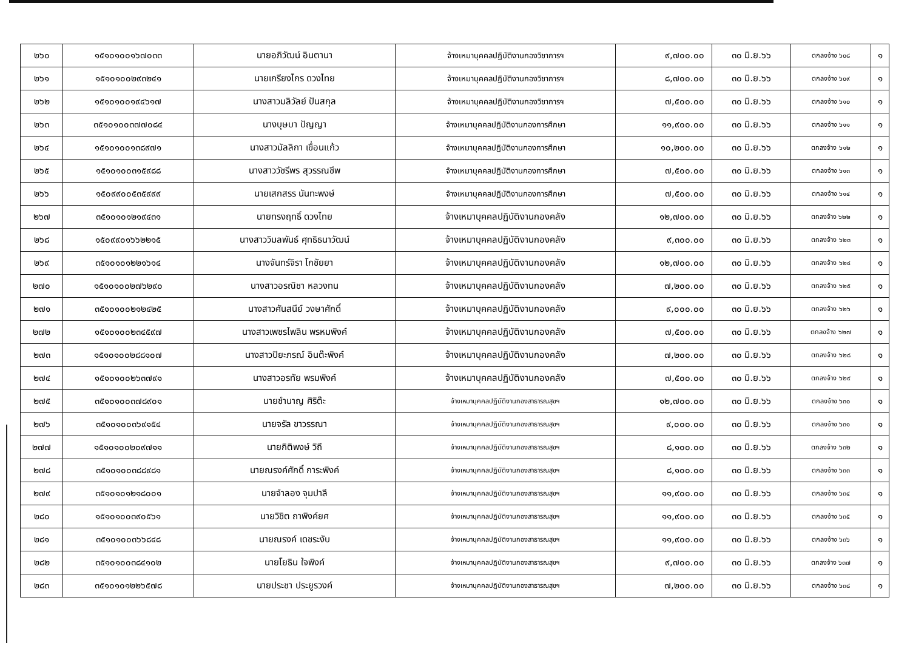| ๒๖๐ | ๑๕๑๐๑๐๐๑๖๗๐๓๓ | นายอภิวัฒน์ อินตานา | จ้างเหมาบุคคลปฏิบัติงานกองวิชาการฯ | ๙,๗๐๐.๐๐ | ๓๐ มิ.ย.๖๖ | ตกลงจ้าง ๖๐๘ | ๑ |
| ๒๖๑ | ๑๕๑๐๑๐๐๒๙๓๒๔๑ | นายเกรียงไกร ดวงไทย | จ้างเหมาบุคคลปฏิบัติงานกองวิชาการฯ | ๘,๗๐๐.๐๐ | ๓๐ มิ.ย.๖๖ | ตกลงจ้าง ๖๐๙ | ๑ |
| ๒๖๒ | ๑๕๑๐๑๐๐๑๙๔๖๑๗ | นางสาวมลิวัลย์ ปันสกุล | จ้างเหมาบุคคลปฏิบัติงานกองวิชาการฯ | ๗,๕๐๐.๐๐ | ๓๐ มิ.ย.๖๖ | ตกลงจ้าง ๖๑๐ | ๑ |
| ๒๖๓ | ๓๕๑๐๑๐๐๓๗๗๐๘๔ | นางบุษบา ปัญญา | จ้างเหมาบุคคลปฏิบัติงานกองการศึกษา | ๑๑,๙๐๐.๐๐ | ๓๐ มิ.ย.๖๖ | ตกลงจ้าง ๖๑๑ | ๑ |
| ๒๖๔ | ๑๕๑๐๑๐๐๑๓๘๙๗๑ | นางสาวมัลลิกา เขื่อนแก้ว | จ้างเหมาบุคคลปฏิบัติงานกองการศึกษา | ๑๐,๒๐๐.๐๐ | ๓๐ มิ.ย.๖๖ | ตกลงจ้าง ๖๑๒ | ๑ |
| ๒๖๕ | ๑๕๑๐๑๐๐๓๑๕๙๘๘ | นางสาววัชรีพร สุวรรณชีพ | จ้างเหมาบุคคลปฏิบัติงานกองการศึกษา | ๗,๕๐๐.๐๐ | ๓๐ มิ.ย.๖๖ | ตกลงจ้าง ๖๑๓ | ๑ |
| ๒๖๖ | ๑๕๐๙๙๐๐๕๓๕๙๙๙ | นายเสกสรร นันทะพงษ์ | จ้างเหมาบุคคลปฏิบัติงานกองการศึกษา | ๗,๕๐๐.๐๐ | ๓๐ มิ.ย.๖๖ | ตกลงจ้าง ๖๑๔ | ๑ |
| ๒๖๗ | ๓๕๑๐๑๐๑๒๑๙๔๓๑ | นายทรงฤทธิ์ ดวงไทย | จ้างเหมาบุคคลปฏิบัติงานกองคลัง | ๑๒,๗๐๐.๐๐ | ๓๐ มิ.ย.๖๖ | ตกลงจ้าง ๖๒๒ | ๑ |
| ๒๖๘ | ๑๕๐๙๙๐๑๖๖๒๒๑๕ | นางสาววิมลพันธ์ ศุทธิธนาวัฒน์ | จ้างเหมาบุคคลปฏิบัติงานกองคลัง | ๙,๓๐๐.๐๐ | ๓๐ มิ.ย.๖๖ | ตกลงจ้าง ๖๒๓ | ๑ |
| ๒๖๙ | ๓๕๑๐๑๐๑๒๒๑๖๑๔ | นางจันทร์จิรา โกชัยยา | จ้างเหมาบุคคลปฏิบัติงานกองคลัง | ๑๒,๗๐๐.๐๐ | ๓๐ มิ.ย.๖๖ | ตกลงจ้าง ๖๒๔ | ๑ |
| ๒๗๐ | ๑๕๑๐๑๐๐๒๗๖๒๙๐ | นางสาวอรณิชา หลวงทน | จ้างเหมาบุคคลปฏิบัติงานกองคลัง | ๗,๒๐๐.๐๐ | ๓๐ มิ.ย.๖๖ | ตกลงจ้าง ๖๒๕ | ๑ |
| ๒๗๑ | ๓๕๑๐๑๐๐๒๑๒๔๒๕ | นางสาวศันสนีย์ วงษาศักดิ์ | จ้างเหมาบุคคลปฏิบัติงานกองคลัง | ๙,๐๐๐.๐๐ | ๓๐ มิ.ย.๖๖ | ตกลงจ้าง ๖๒๖ | ๑ |
| ๒๗๒ | ๑๕๑๐๑๐๐๒๓๔๕๙๗ | นางสาวเพชรไพลิน พรหมพิงค์ | จ้างเหมาบุคคลปฏิบัติงานกองคลัง | ๗,๕๐๐.๐๐ | ๓๐ มิ.ย.๖๖ | ตกลงจ้าง ๖๒๗ | ๑ |
| ๒๗๓ | ๑๕๑๐๑๐๐๒๘๘๑๐๗ | นางสาวปิยะภรณ์ อินต๊ะพิงค์ | จ้างเหมาบุคคลปฏิบัติงานกองคลัง | ๗,๒๐๐.๐๐ | ๓๐ มิ.ย.๖๖ | ตกลงจ้าง ๖๒๘ | ๑ |
| ๒๗๔ | ๑๕๑๐๑๐๐๒๖๓๗๙๑ | นางสาวอรทัย พรมพิงค์ | จ้างเหมาบุคคลปฏิบัติงานกองคลัง | ๗,๕๐๐.๐๐ | ๓๐ มิ.ย.๖๖ | ตกลงจ้าง ๖๒๙ | ๑ |
| ๒๗๕ | ๓๕๑๐๑๐๐๓๗๘๙๐๑ | นายชำนาญ ศิริต๊ะ | จ้างเหมาบุคคลปฏิบัติงานกองสาธารณสุขฯ | ๑๒,๗๐๐.๐๐ | ๓๐ มิ.ย.๖๖ | ตกลงจ้าง ๖๓๐ | ๑ |
| ๒๗๖ | ๓๕๑๐๑๐๐๓๖๙๑๕๔ | นายจรัล ขาวรรณา | จ้างเหมาบุคคลปฏิบัติงานกองสาธารณสุขฯ | ๙,๐๐๐.๐๐ | ๓๐ มิ.ย.๖๖ | ตกลงจ้าง ๖๓๑ | ๑ |
| ๒๗๗ | ๑๕๑๐๑๐๐๒๐๙๗๑๑ | นายกิติพงษ์ วิถี | จ้างเหมาบุคคลปฏิบัติงานกองสาธารณสุขฯ | ๘,๑๐๐.๐๐ | ๓๐ มิ.ย.๖๖ | ตกลงจ้าง ๖๓๒ | ๑ |
| ๒๗๘ | ๓๕๑๐๑๐๐๓๘๘๙๘๑ | นายณรงค์ศักดิ์ การะพิงค์ | จ้างเหมาบุคคลปฏิบัติงานกองสาธารณสุขฯ | ๘,๑๐๐.๐๐ | ๓๐ มิ.ย.๖๖ | ตกลงจ้าง ๖๓๓ | ๑ |
| ๒๗๙ | ๓๕๑๐๑๐๑๒๑๘๐๐๑ | นายจำลอง จุมปาลี | จ้างเหมาบุคคลปฏิบัติงานกองสาธารณสุขฯ | ๑๑,๙๐๐.๐๐ | ๓๐ มิ.ย.๖๖ | ตกลงจ้าง ๖๓๔ | ๑ |
| ๒๘๐ | ๑๕๑๐๑๐๐๓๙๐๕๖๑ | นายวิชิต ถาพิงค์ยศ | จ้างเหมาบุคคลปฏิบัติงานกองสาธารณสุขฯ | ๑๑,๙๐๐.๐๐ | ๓๐ มิ.ย.๖๖ | ตกลงจ้าง ๖๓๕ | ๑ |
| ๒๘๑ | ๓๕๑๐๑๐๐๓๖๖๘๔๘ | นายณรงค์ เดชระงับ | จ้างเหมาบุคคลปฏิบัติงานกองสาธารณสุขฯ | ๑๑,๙๐๐.๐๐ | ๓๐ มิ.ย.๖๖ | ตกลงจ้าง ๖๓๖ | ๑ |
| ๒๘๒ | ๓๕๑๐๑๐๐๓๘๔๑๐๒ | นายโยธิน ใจพิงค์ | จ้างเหมาบุคคลปฏิบัติงานกองสาธารณสุขฯ | ๙,๗๐๐.๐๐ | ๓๐ มิ.ย.๖๖ | ตกลงจ้าง ๖๓๗ | ๑ |
| ๒๘๓ | ๓๕๑๐๑๐๑๒๒๖๕๗๘ | นายประชา ประยูรวงค์ | จ้างเหมาบุคคลปฏิบัติงานกองสาธารณสุขฯ | ๗,๒๐๐.๐๐ | ๓๐ มิ.ย.๖๖ | ตกลงจ้าง ๖๓๘ | ๑ |